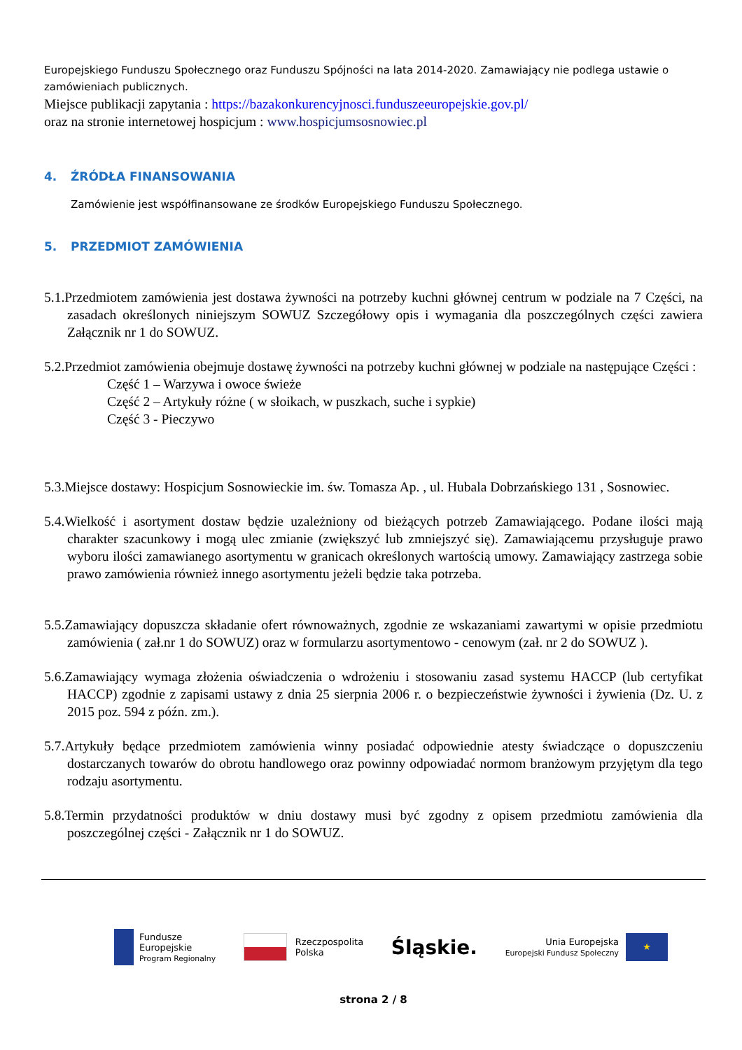Europejskiego Funduszu Społecznego oraz Funduszu Spójności na lata 2014-2020. Zamawiający nie podlega ustawie o zamówieniach publicznych.
Miejsce publikacji zapytania : https://bazakonkurencyjnosci.funduszeeuropejskie.gov.pl/
oraz na stronie internetowej hospicjum : www.hospicjumsosnowiec.pl
4. ŹRÓDŁA FINANSOWANIA
Zamówienie jest współfinansowane ze środków Europejskiego Funduszu Społecznego.
5. PRZEDMIOT ZAMÓWIENIA
5.1.Przedmiotem zamówienia jest dostawa żywności na potrzeby kuchni głównej centrum w podziale na 7 Części, na zasadach określonych niniejszym SOWUZ Szczegółowy opis i wymagania dla poszczególnych części zawiera Załącznik nr 1 do SOWUZ.
5.2.Przedmiot zamówienia obejmuje dostawę żywności na potrzeby kuchni głównej w podziale na następujące Części :
Część 1 – Warzywa i owoce świeże
Część 2 – Artykuły różne ( w słoikach, w puszkach, suche i sypkie)
Część 3 - Pieczywo
5.3.Miejsce dostawy: Hospicjum Sosnowieckie im. św. Tomasza Ap. , ul. Hubala Dobrzańskiego 131 , Sosnowiec.
5.4.Wielkość i asortyment dostaw będzie uzależniony od bieżących potrzeb Zamawiającego. Podane ilości mają charakter szacunkowy i mogą ulec zmianie (zwiększyć lub zmniejszyć się). Zamawiającemu przysługuje prawo wyboru ilości zamawianego asortymentu w granicach określonych wartością umowy. Zamawiający zastrzega sobie prawo zamówienia również innego asortymentu jeżeli będzie taka potrzeba.
5.5.Zamawiający dopuszcza składanie ofert równoważnych, zgodnie ze wskazaniami zawartymi w opisie przedmiotu zamówienia ( zał.nr 1 do SOWUZ) oraz w formularzu asortymentowo - cenowym (zał. nr 2 do SOWUZ ).
5.6.Zamawiający wymaga złożenia oświadczenia o wdrożeniu i stosowaniu zasad systemu HACCP (lub certyfikat HACCP) zgodnie z zapisami ustawy z dnia 25 sierpnia 2006 r. o bezpieczeństwie żywności i żywienia (Dz. U. z 2015 poz. 594 z późn. zm.).
5.7.Artykuły będące przedmiotem zamówienia winny posiadać odpowiednie atesty świadczące o dopuszczeniu dostarczanych towarów do obrotu handlowego oraz powinny odpowiadać normom branżowym przyjętym dla tego rodzaju asortymentu.
5.8.Termin przydatności produktów w dniu dostawy musi być zgodny z opisem przedmiotu zamówienia dla poszczególnej części - Załącznik nr 1 do SOWUZ.
Fundusze
Europejskie
Program Regionalny
Rzeczpospolita
Polska
Śląskie.
Unia Europejska
Europejski Fundusz Społeczny
★
strona 2 / 8